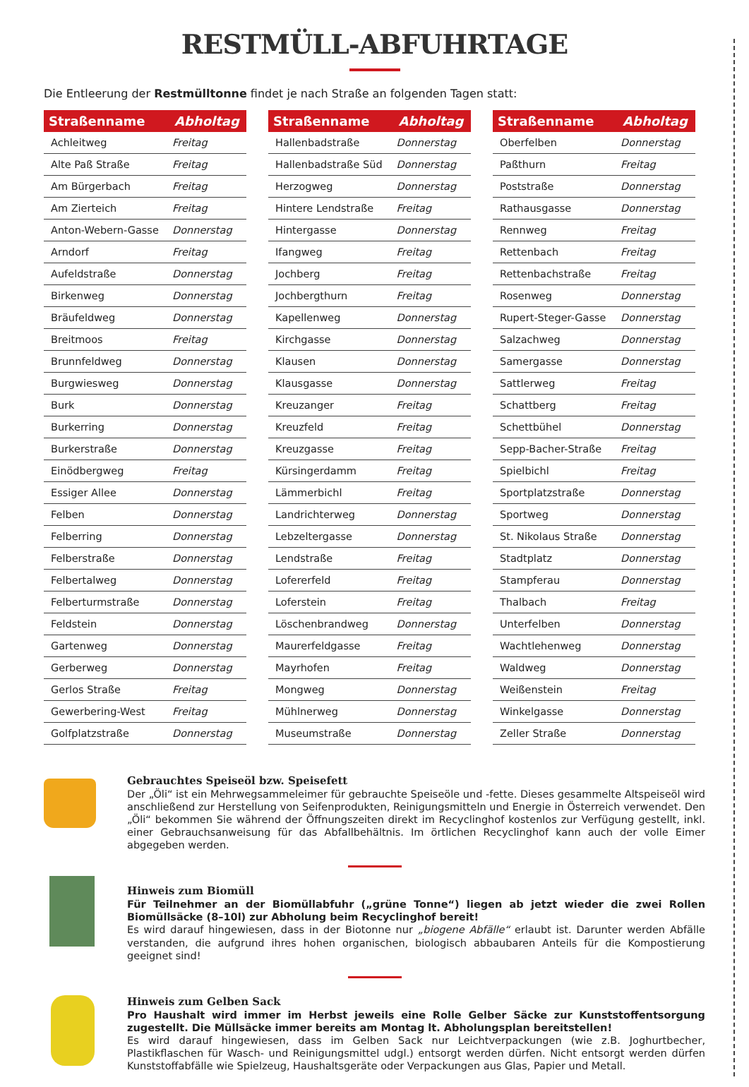RESTMÜLL-ABFUHRTAGE
Die Entleerung der Restmülltonne findet je nach Straße an folgenden Tagen statt:
| Straßenname | Abholtag |
| --- | --- |
| Achleitweg | Freitag |
| Alte Paß Straße | Freitag |
| Am Bürgerbach | Freitag |
| Am Zierteich | Freitag |
| Anton-Webern-Gasse | Donnerstag |
| Arndorf | Freitag |
| Aufeldstraße | Donnerstag |
| Birkenweg | Donnerstag |
| Bräufeldweg | Donnerstag |
| Breitmoos | Freitag |
| Brunnfeldweg | Donnerstag |
| Burgwiesweg | Donnerstag |
| Burk | Donnerstag |
| Burkerring | Donnerstag |
| Burkerstraße | Donnerstag |
| Einödbergweg | Freitag |
| Essiger Allee | Donnerstag |
| Felben | Donnerstag |
| Felberring | Donnerstag |
| Felberstraße | Donnerstag |
| Felbertalweg | Donnerstag |
| Felberturmstraße | Donnerstag |
| Feldstein | Donnerstag |
| Gartenweg | Donnerstag |
| Gerberweg | Donnerstag |
| Gerlos Straße | Freitag |
| Gewerbering-West | Freitag |
| Golfplatzstraße | Donnerstag |
| Straßenname | Abholtag |
| --- | --- |
| Hallenbadstraße | Donnerstag |
| Hallenbadstraße Süd | Donnerstag |
| Herzogweg | Donnerstag |
| Hintere Lendstraße | Freitag |
| Hintergasse | Donnerstag |
| Ifangweg | Freitag |
| Jochberg | Freitag |
| Jochbergthurn | Freitag |
| Kapellenweg | Donnerstag |
| Kirchgasse | Donnerstag |
| Klausen | Donnerstag |
| Klausgasse | Donnerstag |
| Kreuzanger | Freitag |
| Kreuzfeld | Freitag |
| Kreuzgasse | Freitag |
| Kürsingerdamm | Freitag |
| Lämmerbichl | Freitag |
| Landrichterweg | Donnerstag |
| Lebzeltergasse | Donnerstag |
| Lendstraße | Freitag |
| Lofererfeld | Freitag |
| Loferstein | Freitag |
| Löschenbrandweg | Donnerstag |
| Maurerfeldgasse | Freitag |
| Mayrhofen | Freitag |
| Mongweg | Donnerstag |
| Mühlnerweg | Donnerstag |
| Museumstraße | Donnerstag |
| Straßenname | Abholtag |
| --- | --- |
| Oberfelben | Donnerstag |
| Paßthurn | Freitag |
| Poststraße | Donnerstag |
| Rathausgasse | Donnerstag |
| Rennweg | Freitag |
| Rettenbach | Freitag |
| Rettenbachstraße | Freitag |
| Rosenweg | Donnerstag |
| Rupert-Steger-Gasse | Donnerstag |
| Salzachweg | Donnerstag |
| Samergasse | Donnerstag |
| Sattlerweg | Freitag |
| Schattberg | Freitag |
| Schettbühel | Donnerstag |
| Sepp-Bacher-Straße | Freitag |
| Spielbichl | Freitag |
| Sportplatzstraße | Donnerstag |
| Sportweg | Donnerstag |
| St. Nikolaus Straße | Donnerstag |
| Stadtplatz | Donnerstag |
| Stampferau | Donnerstag |
| Thalbach | Freitag |
| Unterfelben | Donnerstag |
| Wachtlehenweg | Donnerstag |
| Waldweg | Donnerstag |
| Weißenstein | Freitag |
| Winkelgasse | Donnerstag |
| Zeller Straße | Donnerstag |
Gebrauchtes Speiseöl bzw. Speisefett
Der „Öli“ ist ein Mehrwegsammeleimer für gebrauchte Speiseöle und -fette. Dieses gesammelte Altspeiseöl wird anschließend zur Herstellung von Seifenprodukten, Reinigungsmitteln und Energie in Österreich verwendet. Den „Öli“ bekommen Sie während der Öffnungszeiten direkt im Recyclinghof kostenlos zur Verfügung gestellt, inkl. einer Gebrauchsanweisung für das Abfallbehältnis. Im örtlichen Recyclinghof kann auch der volle Eimer abgegeben werden.
Hinweis zum Biomüll
Für Teilnehmer an der Biomüllabfuhr („grüne Tonne“) liegen ab jetzt wieder die zwei Rollen Biomüllsäcke (8–10l) zur Abholung beim Recyclinghof bereit!
Es wird darauf hingewiesen, dass in der Biotonne nur „biogene Abfälle“ erlaubt ist. Darunter werden Abfälle verstanden, die aufgrund ihres hohen organischen, biologisch abbaubaren Anteils für die Kompostierung geeignet sind!
Hinweis zum Gelben Sack
Pro Haushalt wird immer im Herbst jeweils eine Rolle Gelber Säcke zur Kunststoffentsorgung zugestellt. Die Müllsäcke immer bereits am Montag lt. Abholungsplan bereitstellen!
Es wird darauf hingewiesen, dass im Gelben Sack nur Leichtverpackungen (wie z.B. Joghurtbecher, Plastikflaschen für Wasch- und Reinigungsmittel udgl.) entsorgt werden dürfen. Nicht entsorgt werden dürfen Kunststoffabfälle wie Spielzeug, Haushaltsgeräte oder Verpackungen aus Glas, Papier und Metall.